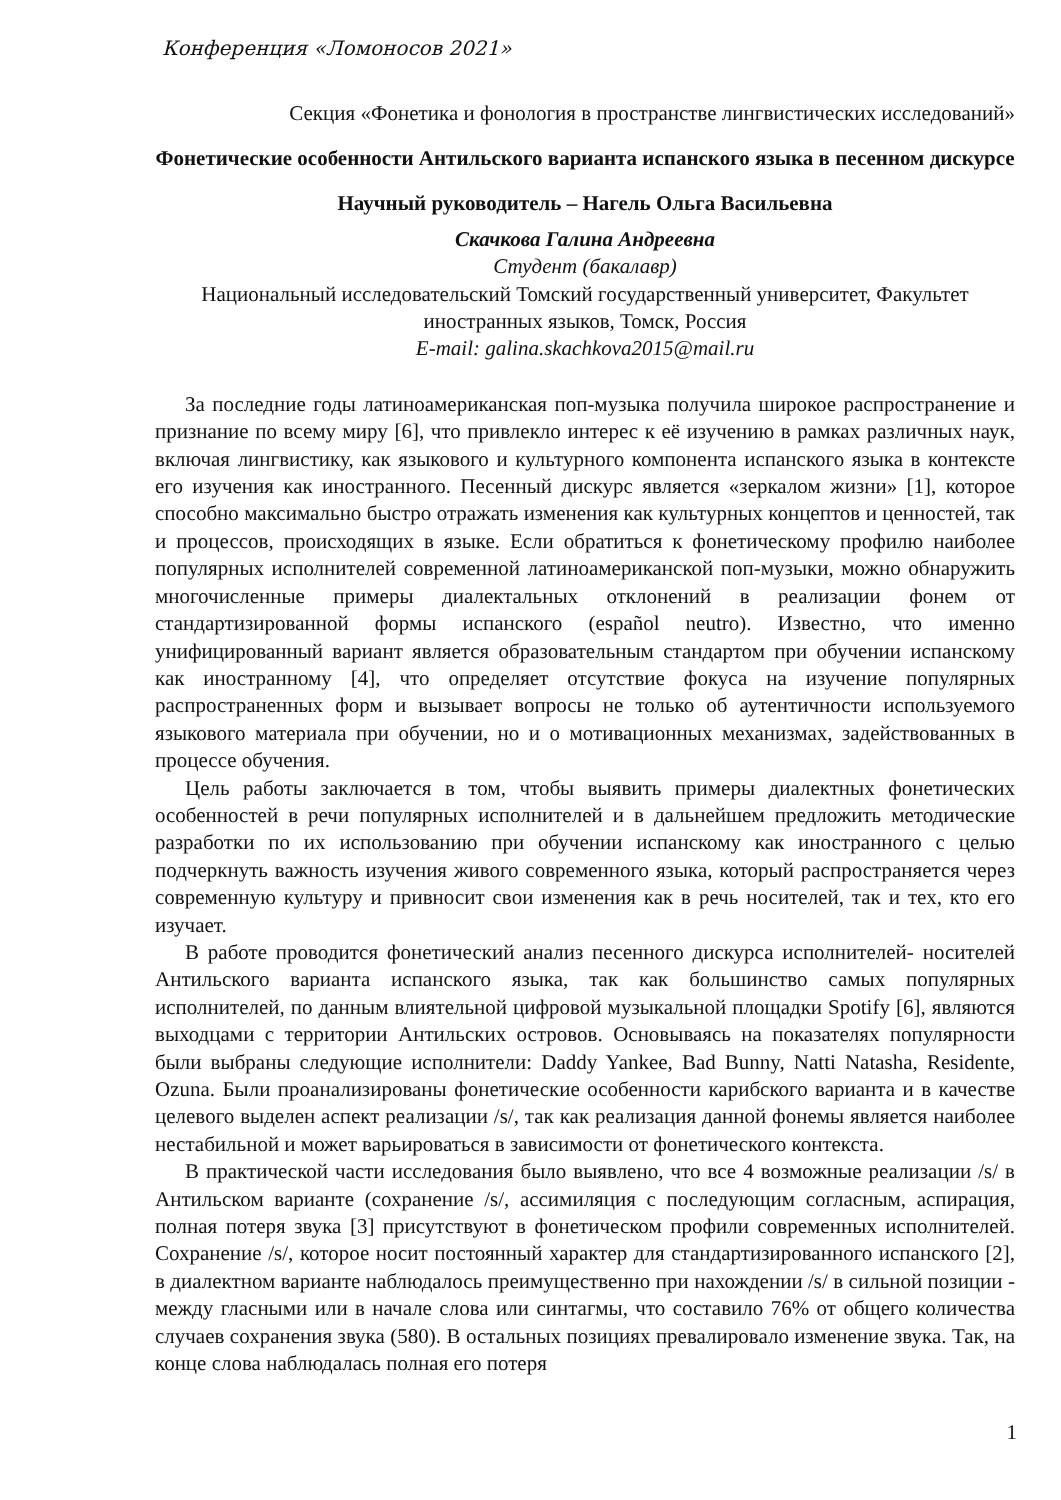Конференция «Ломоносов 2021»
Секция «Фонетика и фонология в пространстве лингвистических исследований»
Фонетические особенности Антильского варианта испанского языка в песенном дискурсе
Научный руководитель – Нагель Ольга Васильевна
Скачкова Галина Андреевна
Студент (бакалавр)
Национальный исследовательский Томский государственный университет, Факультет иностранных языков, Томск, Россия
E-mail: galina.skachkova2015@mail.ru
За последние годы латиноамериканская поп-музыка получила широкое распространение и признание по всему миру [6], что привлекло интерес к её изучению в рамках различных наук, включая лингвистику, как языкового и культурного компонента испанского языка в контексте его изучения как иностранного. Песенный дискурс является «зеркалом жизни» [1], которое способно максимально быстро отражать изменения как культурных концептов и ценностей, так и процессов, происходящих в языке. Если обратиться к фонетическому профилю наиболее популярных исполнителей современной латиноамериканской поп-музыки, можно обнаружить многочисленные примеры диалектальных отклонений в реализации фонем от стандартизированной формы испанского (español neutro). Известно, что именно унифицированный вариант является образовательным стандартом при обучении испанскому как иностранному [4], что определяет отсутствие фокуса на изучение популярных распространенных форм и вызывает вопросы не только об аутентичности используемого языкового материала при обучении, но и о мотивационных механизмах, задействованных в процессе обучения.
Цель работы заключается в том, чтобы выявить примеры диалектных фонетических особенностей в речи популярных исполнителей и в дальнейшем предложить методические разработки по их использованию при обучении испанскому как иностранного с целью подчеркнуть важность изучения живого современного языка, который распространяется через современную культуру и привносит свои изменения как в речь носителей, так и тех, кто его изучает.
В работе проводится фонетический анализ песенного дискурса исполнителей- носителей Антильского варианта испанского языка, так как большинство самых популярных исполнителей, по данным влиятельной цифровой музыкальной площадки Spotify [6], являются выходцами с территории Антильских островов. Основываясь на показателях популярности были выбраны следующие исполнители: Daddy Yankee, Bad Bunny, Natti Natasha, Residente, Ozuna. Были проанализированы фонетические особенности карибского варианта и в качестве целевого выделен аспект реализации /s/, так как реализация данной фонемы является наиболее нестабильной и может варьироваться в зависимости от фонетического контекста.
В практической части исследования было выявлено, что все 4 возможные реализации /s/ в Антильском варианте (сохранение /s/, ассимиляция с последующим согласным, аспирация, полная потеря звука [3] присутствуют в фонетическом профили современных исполнителей. Сохранение /s/, которое носит постоянный характер для стандартизированного испанского [2], в диалектном варианте наблюдалось преимущественно при нахождении /s/ в сильной позиции - между гласными или в начале слова или синтагмы, что составило 76% от общего количества случаев сохранения звука (580). В остальных позициях превалировало изменение звука. Так, на конце слова наблюдалась полная его потеря
1